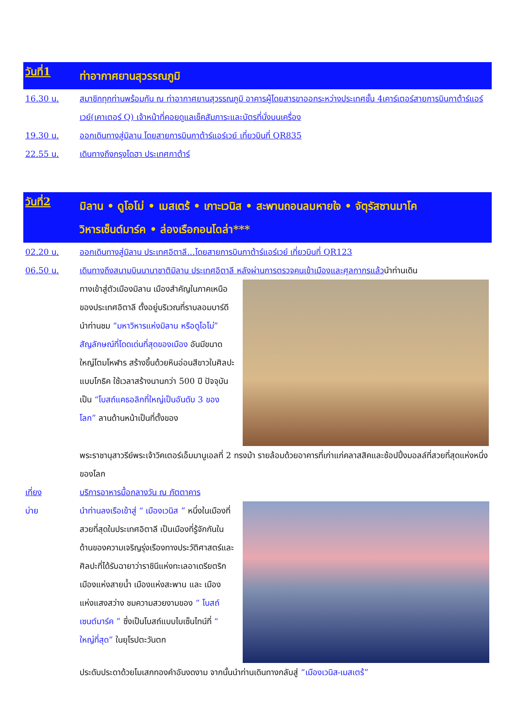วันที่1
ท่าอากาศยานสุวรรณภูมิ
16.30 น. สมาชิกทุกท่านพร้อมกัน ณ ท่าอากาศยานสุวรรณภูมิ อาคารผู้โดยสารขาออกระหว่างประเทศชั้น 4เคาร์เตอร์สายการบินกาต้าร์แอร์เวย์(เคาเตอร์ Q) เจ้าหน้าที่คอยดูแลเช็คสัมภาระและบัตรที่นั่งบนเครื่อง
19.30 น. ออกเดินทางสู่มิลาน โดยสายการบินกาต้าร์แอร์เวย์ เที่ยวบินที่ QR835
22.55 น. เดินทางถึงกรุงโดฮา ประเทศกาต้าร์
วันที่2
มิลาน • ดูโอโม่ • เมสเตร้ • เกาะเวนิส • สะพานถอนลมหายใจ • จัตุรัสซานมาโค
วิหารเซ็นต์มาร์ค • ล่องเรือกอนโดล่า***
02.20 น. ออกเดินทางสู่มิลาน ประเทศอิตาลี...โดยสายการบินกาต้าร์แอร์เวย์ เที่ยวบินที่ QR123
06.50 น. เดินทางถึงสนามบินนานาชาติมิลาน ประเทศอิตาลี หลังผ่านการตรวจคนเข้าเมืองและศุลกากรแล้วนำท่านเดิน
ทางเข้าสู่ตัวเมืองมิลาน เมืองสำคัญในภาคเหนือของประเทศอิตาลี ตั้งอยู่บริเวณที่ราบลอมบาร์ดี นำท่านชม “มหาวิหารแห่งมิลาน หรือดูโอโม่” สัญลักษณ์ที่โดดเด่นที่สุดของเมือง อันมีขนาดใหญ่โตมโหฬาร สร้างขึ้นด้วยหินอ่อนสีขาวในศิลปะแบบโกธิค ใช้เวลาสร้างนานกว่า 500 ปี ปัจจุบันเป็น “โบสถ์แคธอลิกที่ใหญ่เป็นอันดับ 3 ของโลก” ลานด้านหน้าเป็นที่ตั้งของ
พระราชานุสาวรีย์พระเจ้าวิคเตอร์เอ็มมานูเอลที่ 2 ทรงม้า รายล้อมด้วยอาคารที่เก่าแก่คลาสสิคและช้อปปิ้งมอลล์ที่สวยที่สุดแห่งหนึ่งของโลก
เที่ยง บริการอาหารมื้อกลางวัน ณ ภัตตาคาร
บ่าย นำท่านลงเรือเข้าสู่ “ เมืองเวนิส ” หนึ่งในเมืองที่สวยที่สุดในประเทศอิตาลี เป็นเมืองที่รู้จักกันในด้านของความเจริญรุ่งเรืองทางประวัติศาสตร์และศิลปะที่ได้รับฉายาว่าราชินีแห่งทะเลอาเดรียตริก เมืองแห่งสายน้ำ เมืองแห่งสะพาน และ เมืองแห่งแสงสว่าง ชมความสวยงามของ “ โบสถ์เซนต์มาร์ค ” ซึ่งเป็นโบสถ์แบบไบเซ็นไทน์ที่ “ ใหญ่ที่สุด” ในยุโรปตะวันตก
ประดับประดาด้วยโมเสกทองคำอันงดงาม จากนั้นนำท่านเดินทางกลับสู่ “เมืองเวนิส-เมสเตร้”